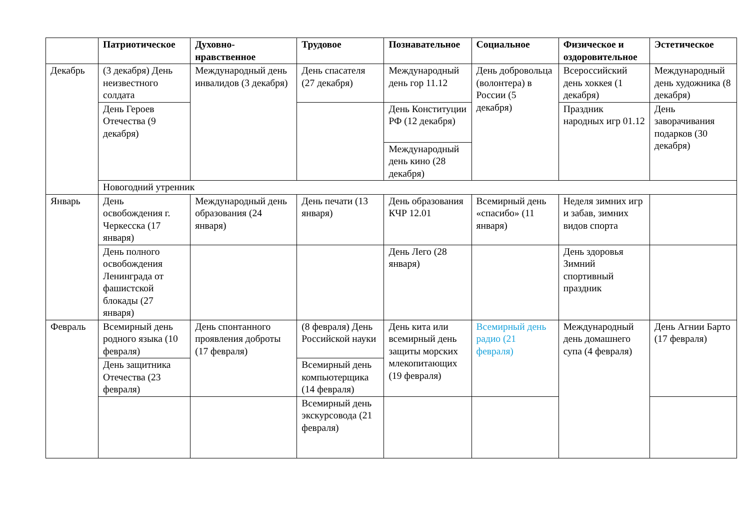| | Патриотическое | Духовно-нравственное | Трудовое | Познавательное | Социальное | Физическое и оздоровительное | Эстетическое |
| --- | --- | --- | --- | --- | --- | --- | --- |
| Декабрь | (3 декабря) День неизвестного солдата | Международный день инвалидов (3 декабря) | День спасателя (27 декабря) | Международный день гор 11.12 | День добровольца (волонтера) в России (5 декабря) | Всероссийский день хоккея (1 декабря) | Международный день художника (8 декабря) |
| | День Героев Отечества (9 декабря) | | | День Конституции РФ (12 декабря) | | Праздник народных игр 01.12 | День заворачивания подарков (30 декабря) |
| | | | | Международный день кино (28 декабря) | | | |
| | Новогодний утренник | | | | | | |
| Январь | День освобождения г. Черкесска (17 января) | Международный день образования (24 января) | День печати (13 января) | День образования КЧР 12.01 | Всемирный день «спасибо» (11 января) | Неделя зимних игр и забав, зимних видов спорта | |
| | День полного освобождения Ленинграда от фашистской блокады (27 января) | | | День Лего (28 января) | | День здоровья Зимний спортивный праздник | |
| Февраль | Всемирный день родного языка (10 февраля) | День спонтанного проявления доброты (17 февраля) | (8 февраля) День Российской науки | День кита или всемирный день защиты морских млекопитающих (19 февраля) | Всемирный день радио (21 февраля) | Международный день домашнего супа (4 февраля) | День Агнии Барто (17 февраля) |
| | День защитника Отечества (23 февраля) | | Всемирный день компьютерщика (14 февраля) | | | | |
| | | | Всемирный день экскурсовода (21 февраля) | | | | |